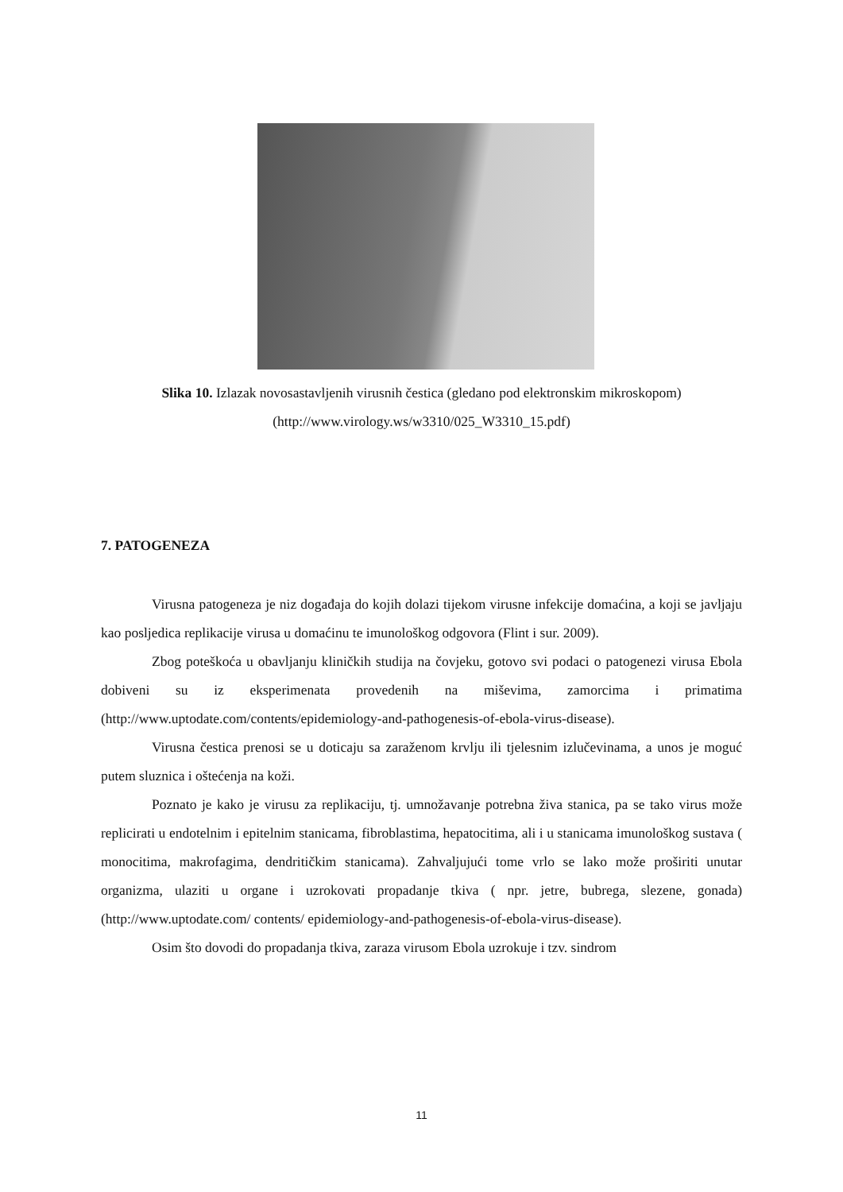Slika 10. Izlazak novosastavljenih virusnih čestica (gledano pod elektronskim mikroskopom)
(http://www.virology.ws/w3310/025_W3310_15.pdf)
7. PATOGENEZA
Virusna patogeneza je niz događaja do kojih dolazi tijekom virusne infekcije domaćina, a koji se javljaju kao posljedica replikacije virusa u domaćinu te imunološkog odgovora (Flint i sur. 2009).
Zbog poteškoća u obavljanju kliničkih studija na čovjeku, gotovo svi podaci o patogenezi virusa Ebola dobiveni su iz eksperimenata provedenih na miševima, zamorcima i primatima (http://www.uptodate.com/contents/epidemiology-and-pathogenesis-of-ebola-virus-disease).
Virusna čestica prenosi se u doticaju sa zaraženom krvlju ili tjelesnim izlučevinama, a unos je moguć putem sluznica i oštećenja na koži.
Poznato je kako je virusu za replikaciju, tj. umnožavanje potrebna živa stanica, pa se tako virus može replicirati u endotelnim i epitelnim stanicama, fibroblastima, hepatocitima, ali i u stanicama imunološkog sustava ( monocitima, makrofagima, dendritičkim stanicama). Zahvaljujući tome vrlo se lako može proširiti unutar organizma, ulaziti u organe i uzrokovati propadanje tkiva ( npr. jetre, bubrega, slezene, gonada) (http://www.uptodate.com/ contents/ epidemiology-and-pathogenesis-of-ebola-virus-disease).
Osim što dovodi do propadanja tkiva, zaraza virusom Ebola uzrokuje i tzv. sindrom
11